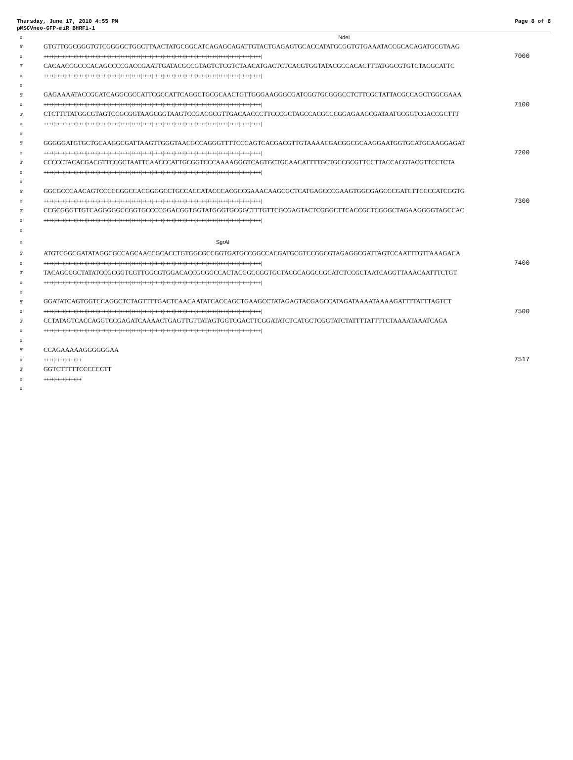Thursday, June 17, 2010 4:55 PM Page 8 of 8
pMSCVneo-GFP-miR BHRF1-1
o NdeI
5' GTGTTGGCGGGTGTCGGGGCTGGCTTAACTATGCGGCATCAGAGCAGATTGTACTGAGAGTGCACCATATGCGGTGTGAAATACCGCACAGATGCGTAAG
o ++++|++++|++++|++++|++++|++++|++++|++++|++++|++++|++++|++++|++++|++++|++++|++++|++++|++++|++++|++++| 7000
3' CACAACCGCCCACAGCCCCGACCGAATTGATACGCCGTAGTCTCGTCTAACATGACTCTCACGTGGTATACGCCACACTTTATGGCGTGTCTACGCATTC
o ++++|++++|++++|++++|++++|++++|++++|++++|++++|++++|++++|++++|++++|++++|++++|++++|++++|++++|++++|++++|
o
5' GAGAAAATACCGCATCAGGCGCCATTCGCCATTCAGGCTGCGCAACTGTTGGGAAGGGCGATCGGTGCGGGCCTCTTCGCTATTACGCCAGCTGGCGAAA
o ++++|++++|++++|++++|++++|++++|++++|++++|++++|++++|++++|++++|++++|++++|++++|++++|++++|++++|++++|++++| 7100
3' CTCTTTTATGGCGTAGTCCGCGGTAAGCGGTAAGTCCGACGCGTTGACAACCCTTCCCGCTAGCCACGCCCGGAGAAGCGATAATGCGGTCGACCGCTTT
o ++++|++++|++++|++++|++++|++++|++++|++++|++++|++++|++++|++++|++++|++++|++++|++++|++++|++++|++++|++++|
o
5' GGGGGATGTGCTGCAAGGCGATTAAGTTGGGTAACGCCAGGGTTTTCCCAGTCACGACGTTGTAAAACGACGGCGCAAGGAATGGTGCATGCAAGGAGAT
o ++++|++++|++++|++++|++++|++++|++++|++++|++++|++++|++++|++++|++++|++++|++++|++++|++++|++++|++++|++++| 7200
3' CCCCCTACACGACGTTCCGCTAATTCAACCCATTGCGGTCCCAAAAGGGTCAGTGCTGCAACATTTTGCTGCCGCGTTCCTTACCACGTACGTTCCTCTA
o ++++|++++|++++|++++|++++|++++|++++|++++|++++|++++|++++|++++|++++|++++|++++|++++|++++|++++|++++|++++|
o
5' GGCGCCCAACAGTCCCCCGGCCACGGGGCCTGCCACCATACCCACGCCGAAACAAGCGCTCATGAGCCCGAAGTGGCGAGCCCGATCTTCCCCATCGGTG
o ++++|++++|++++|++++|++++|++++|++++|++++|++++|++++|++++|++++|++++|++++|++++|++++|++++|++++|++++|++++| 7300
3' CCGCGGGTTGTCAGGGGGCCGGTGCCCCGGACGGTGGTATGGGTGCGGCTTTGTTCGCGAGTACTCGGGCTTCACCGCTCGGGCTAGAAGGGGTAGCCAC
o ++++|++++|++++|++++|++++|++++|++++|++++|++++|++++|++++|++++|++++|++++|++++|++++|++++|++++|++++|++++|
o
o SgrAI
5' ATGTCGGCGATATAGGCGCCAGCAACCGCACCTGTGGCGCCGGTGATGCCGGCCACGATGCGTCCGGCGTAGAGGCGATTAGTCCAATTTGTTAAAGACA
o ++++|++++|++++|++++|++++|++++|++++|++++|++++|++++|++++|++++|++++|++++|++++|++++|++++|++++|++++|++++| 7400
3' TACAGCCGCTATATCCGCGGTCGTTGGCGTGGACACCGCGGCCACTACGGCCGGTGCTACGCAGGCCGCATCTCCGCTAATCAGGTTAAACAATTTCTGT
o ++++|++++|++++|++++|++++|++++|++++|++++|++++|++++|++++|++++|++++|++++|++++|++++|++++|++++|++++|++++|
o
5' GGATATCAGTGGTCCAGGCTCTAGTTTTGACTCAACAATATCACCAGCTGAAGCCTATAGAGTACGAGCCATAGATAAAATAAAAGATTTTATTTAGTCT
o ++++|++++|++++|++++|++++|++++|++++|++++|++++|++++|++++|++++|++++|++++|++++|++++|++++|++++|++++|++++| 7500
3' CCTATAGTCACCAGGTCCGAGATCAAAACTGAGTTGTTATAGTGGTCGACTTCGGATATCTCATGCTCGGTATCTATTTTATTTTCTAAAATAAATCAGA
o ++++|++++|++++|++++|++++|++++|++++|++++|++++|++++|++++|++++|++++|++++|++++|++++|++++|++++|++++|++++|
o
5' CCAGAAAAAGGGGGGAA
o ++++|++++|++++|++ 7517
3' GGTCTTTTTCCCCCCTT
o ++++|++++|++++|++
o